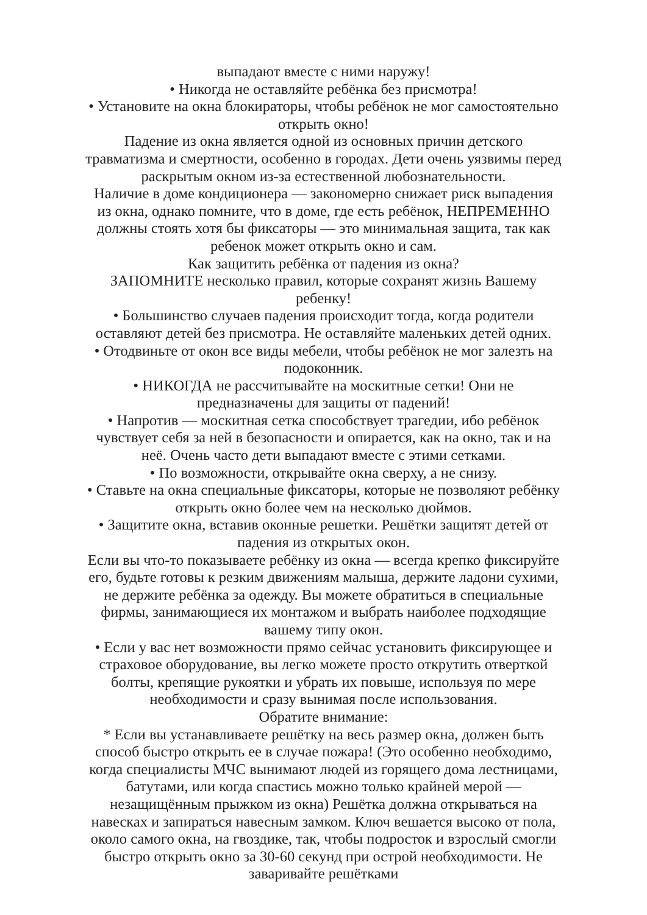выпадают вместе с ними наружу!
• Никогда не оставляйте ребёнка без присмотра!
• Установите на окна блокираторы, чтобы ребёнок не мог самостоятельно открыть окно!
Падение из окна является одной из основных причин детского травматизма и смертности, особенно в городах. Дети очень уязвимы перед раскрытым окном из-за естественной любознательности.
Наличие в доме кондиционера — закономерно снижает риск выпадения из окна, однако помните, что в доме, где есть ребёнок, НЕПРЕМЕННО должны стоять хотя бы фиксаторы — это минимальная защита, так как ребенок может открыть окно и сам.
Как защитить ребёнка от падения из окна?
ЗАПОМНИТЕ несколько правил, которые сохранят жизнь Вашему ребенку!
• Большинство случаев падения происходит тогда, когда родители оставляют детей без присмотра. Не оставляйте маленьких детей одних.
• Отодвиньте от окон все виды мебели, чтобы ребёнок не мог залезть на подоконник.
• НИКОГДА не рассчитывайте на москитные сетки! Они не предназначены для защиты от падений!
• Напротив — москитная сетка способствует трагедии, ибо ребёнок чувствует себя за ней в безопасности и опирается, как на окно, так и на неё. Очень часто дети выпадают вместе с этими сетками.
• По возможности, открывайте окна сверху, а не снизу.
• Ставьте на окна специальные фиксаторы, которые не позволяют ребёнку открыть окно более чем на несколько дюймов.
• Защитите окна, вставив оконные решетки. Решётки защитят детей от падения из открытых окон.
Если вы что-то показываете ребёнку из окна — всегда крепко фиксируйте его, будьте готовы к резким движениям малыша, держите ладони сухими, не держите ребёнка за одежду. Вы можете обратиться в специальные фирмы, занимающиеся их монтажом и выбрать наиболее подходящие вашему типу окон.
• Если у вас нет возможности прямо сейчас установить фиксирующее и страховое оборудование, вы легко можете просто открутить отверткой болты, крепящие рукоятки и убрать их повыше, используя по мере необходимости и сразу вынимая после использования.
Обратите внимание:
* Если вы устанавливаете решётку на весь размер окна, должен быть способ быстро открыть ее в случае пожара! (Это особенно необходимо, когда специалисты МЧС вынимают людей из горящего дома лестницами, батутами, или когда спастись можно только крайней мерой — незащищённым прыжком из окна) Решётка должна открываться на навесках и запираться навесным замком. Ключ вешается высоко от пола, около самого окна, на гвоздике, так, чтобы подросток и взрослый смогли быстро открыть окно за 30-60 секунд при острой необходимости. Не заваривайте решётками